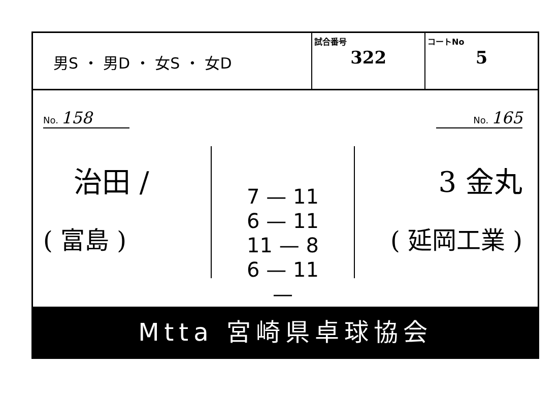| 男S ・ 男D ・ 女S ・ 女D | 試合番号 322 | コートNo 5 |
No. 158
治田 /
( 富島 )
7 — 11
6 — 11
11 — 8
6 — 11
—
No. 165
3 金丸
( 延岡工業 )
Mtta 宮崎県卓球協会